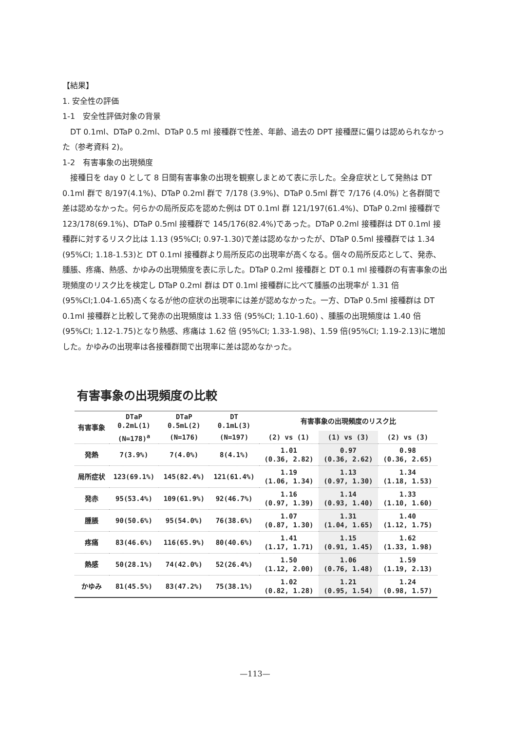【結果】
1. 安全性の評価
1-1　安全性評価対象の背景
DT 0.1ml、DTaP 0.2ml、DTaP 0.5 ml 接種群で性差、年齢、過去の DPT 接種歴に偏りは認められなかった（参考資料 2)。
1-2　有害事象の出現頻度
接種日を day 0 として 8 日間有害事象の出現を観察しまとめて表に示した。全身症状として発熱は DT 0.1ml 群で 8/197(4.1%)、DTaP 0.2ml 群で 7/178 (3.9%)、DTaP 0.5ml 群で 7/176 (4.0%) と各群間で差は認めなかった。何らかの局所反応を認めた例は DT 0.1ml 群 121/197(61.4%)、DTaP 0.2ml 接種群で 123/178(69.1%)、DTaP 0.5ml 接種群で 145/176(82.4%)であった。DTaP 0.2ml 接種群は DT 0.1ml 接種群に対するリスク比は 1.13 (95%CI; 0.97-1.30)で差は認めなかったが、DTaP 0.5ml 接種群では 1.34 (95%CI; 1.18-1.53)と DT 0.1ml 接種群より局所反応の出現率が高くなる。個々の局所反応として、発赤、腫脹、疼痛、熱感、かゆみの出現頻度を表に示した。DTaP 0.2ml 接種群と DT 0.1 ml 接種群の有害事象の出現頻度のリスク比を検定し DTaP 0.2ml 群は DT 0.1ml 接種群に比べて腫脹の出現率が 1.31 倍 (95%CI;1.04-1.65)高くなるが他の症状の出現率には差が認めなかった。一方、DTaP 0.5ml 接種群は DT 0.1ml 接種群と比較して発赤の出現頻度は 1.33 倍 (95%CI; 1.10-1.60) 、腫脹の出現頻度は 1.40 倍 (95%CI; 1.12-1.75)となり熱感、疼痛は 1.62 倍 (95%CI; 1.33-1.98)、1.59 倍(95%CI; 1.19-2.13)に増加した。かゆみの出現率は各接種群間で出現率に差は認めなかった。
有害事象の出現頻度の比較
| 有害事象 | DTaP 0.2mL(1) | DTaP 0.5mL(2) | DT 0.1mL(3) | 有害事象の出現頻度のリスク比 | | |
| --- | --- | --- | --- | --- | --- | --- |
| | (N=178)<sup>a</sup> | (N=176) | (N=197) | (2) vs (1) | (1) vs (3) | (2) vs (3) |
| 発熱 | 7(3.9%) | 7(4.0%) | 8(4.1%) | 1.01 (0.36, 2.82) | 0.97 (0.36, 2.62) | 0.98 (0.36, 2.65) |
| 局所症状 | 123(69.1%) | 145(82.4%) | 121(61.4%) | 1.19 (1.06, 1.34) | 1.13 (0.97, 1.30) | 1.34 (1.18, 1.53) |
| 発赤 | 95(53.4%) | 109(61.9%) | 92(46.7%) | 1.16 (0.97, 1.39) | 1.14 (0.93, 1.40) | 1.33 (1.10, 1.60) |
| 腫脹 | 90(50.6%) | 95(54.0%) | 76(38.6%) | 1.07 (0.87, 1.30) | 1.31 (1.04, 1.65) | 1.40 (1.12, 1.75) |
| 疼痛 | 83(46.6%) | 116(65.9%) | 80(40.6%) | 1.41 (1.17, 1.71) | 1.15 (0.91, 1.45) | 1.62 (1.33, 1.98) |
| 熱感 | 50(28.1%) | 74(42.0%) | 52(26.4%) | 1.50 (1.12, 2.00) | 1.06 (0.76, 1.48) | 1.59 (1.19, 2.13) |
| かゆみ | 81(45.5%) | 83(47.2%) | 75(38.1%) | 1.02 (0.82, 1.28) | 1.21 (0.95, 1.54) | 1.24 (0.98, 1.57) |
—113—